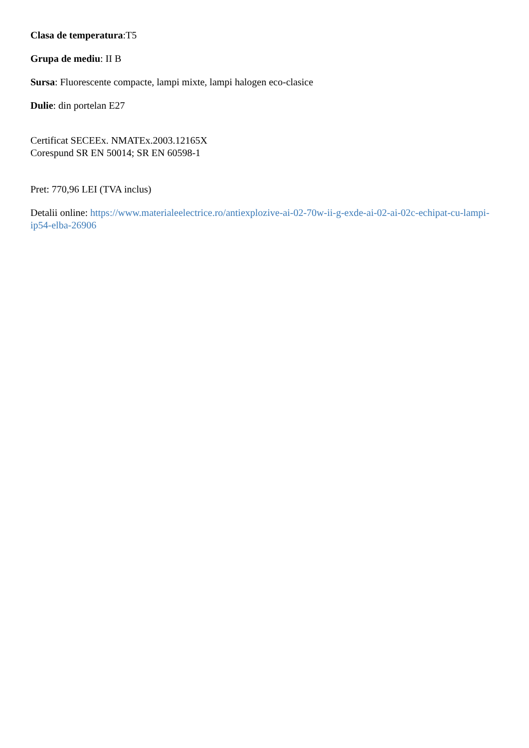Clasa de temperatura:T5
Grupa de mediu: II B
Sursa: Fluorescente compacte, lampi mixte, lampi halogen eco-clasice
Dulie: din portelan E27
Certificat SECEEx. NMATEx.2003.12165X
Corespund SR EN 50014; SR EN 60598-1
Pret: 770,96 LEI (TVA inclus)
Detalii online: https://www.materialeelectrice.ro/antiexplozive-ai-02-70w-ii-g-exde-ai-02-ai-02c-echipat-cu-lampi-ip54-elba-26906